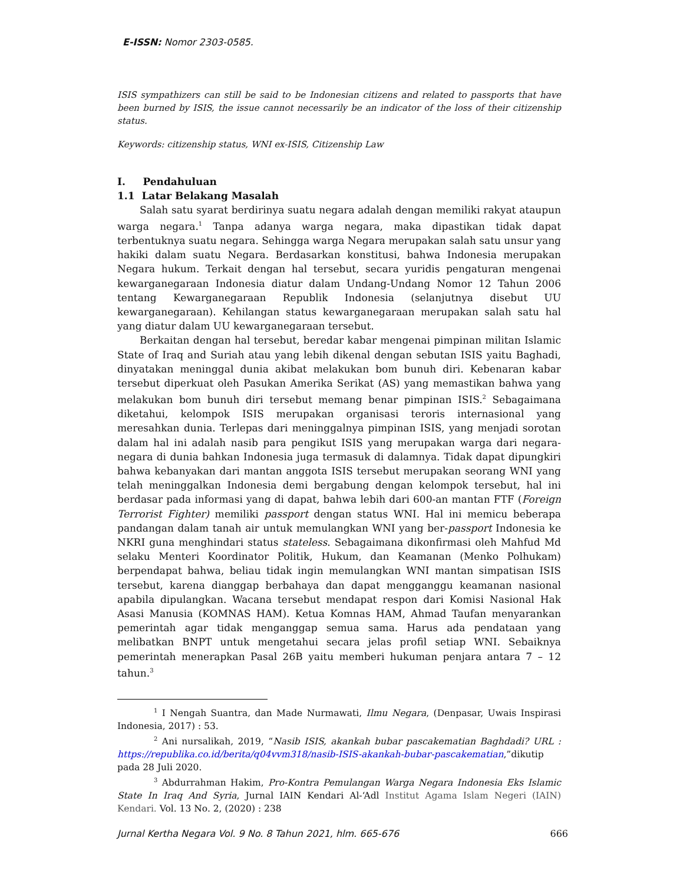E-ISSN: Nomor 2303-0585.
ISIS sympathizers can still be said to be Indonesian citizens and related to passports that have been burned by ISIS, the issue cannot necessarily be an indicator of the loss of their citizenship status.
Keywords: citizenship status, WNI ex-ISIS, Citizenship Law
I. Pendahuluan
1.1 Latar Belakang Masalah
Salah satu syarat berdirinya suatu negara adalah dengan memiliki rakyat ataupun warga negara.<sup>1</sup> Tanpa adanya warga negara, maka dipastikan tidak dapat terbentuknya suatu negara. Sehingga warga Negara merupakan salah satu unsur yang hakiki dalam suatu Negara. Berdasarkan konstitusi, bahwa Indonesia merupakan Negara hukum. Terkait dengan hal tersebut, secara yuridis pengaturan mengenai kewarganegaraan Indonesia diatur dalam Undang-Undang Nomor 12 Tahun 2006 tentang Kewarganegaraan Republik Indonesia (selanjutnya disebut UU kewarganegaraan). Kehilangan status kewarganegaraan merupakan salah satu hal yang diatur dalam UU kewarganegaraan tersebut.
Berkaitan dengan hal tersebut, beredar kabar mengenai pimpinan militan Islamic State of Iraq and Suriah atau yang lebih dikenal dengan sebutan ISIS yaitu Baghadi, dinyatakan meninggal dunia akibat melakukan bom bunuh diri. Kebenaran kabar tersebut diperkuat oleh Pasukan Amerika Serikat (AS) yang memastikan bahwa yang melakukan bom bunuh diri tersebut memang benar pimpinan ISIS.<sup>2</sup> Sebagaimana diketahui, kelompok ISIS merupakan organisasi teroris internasional yang meresahkan dunia. Terlepas dari meninggalnya pimpinan ISIS, yang menjadi sorotan dalam hal ini adalah nasib para pengikut ISIS yang merupakan warga dari negara-negara di dunia bahkan Indonesia juga termasuk di dalamnya. Tidak dapat dipungkiri bahwa kebanyakan dari mantan anggota ISIS tersebut merupakan seorang WNI yang telah meninggalkan Indonesia demi bergabung dengan kelompok tersebut, hal ini berdasar pada informasi yang di dapat, bahwa lebih dari 600-an mantan FTF (Foreign Terrorist Fighter) memiliki passport dengan status WNI. Hal ini memicu beberapa pandangan dalam tanah air untuk memulangkan WNI yang ber-passport Indonesia ke NKRI guna menghindari status stateless. Sebagaimana dikonfirmasi oleh Mahfud Md selaku Menteri Koordinator Politik, Hukum, dan Keamanan (Menko Polhukam) berpendapat bahwa, beliau tidak ingin memulangkan WNI mantan simpatisan ISIS tersebut, karena dianggap berbahaya dan dapat mengganggu keamanan nasional apabila dipulangkan. Wacana tersebut mendapat respon dari Komisi Nasional Hak Asasi Manusia (KOMNAS HAM). Ketua Komnas HAM, Ahmad Taufan menyarankan pemerintah agar tidak menganggap semua sama. Harus ada pendataan yang melibatkan BNPT untuk mengetahui secara jelas profil setiap WNI. Sebaiknya pemerintah menerapkan Pasal 26B yaitu memberi hukuman penjara antara 7 – 12 tahun.<sup>3</sup>
<sup>1</sup> I Nengah Suantra, dan Made Nurmawati, Ilmu Negara, (Denpasar, Uwais Inspirasi Indonesia, 2017) : 53.
<sup>2</sup> Ani nursalikah, 2019, “Nasib ISIS, akankah bubar pascakematian Baghdadi? URL : https://republika.co.id/berita/q04vvm318/nasib-ISIS-akankah-bubar-pascakematian,”dikutip pada 28 Juli 2020.
<sup>3</sup> Abdurrahman Hakim, Pro-Kontra Pemulangan Warga Negara Indonesia Eks Islamic State In Iraq And Syria, Jurnal IAIN Kendari Al-‘Adl Institut Agama Islam Negeri (IAIN) Kendari. Vol. 13 No. 2, (2020) : 238
Jurnal Kertha Negara Vol. 9 No. 8 Tahun 2021, hlm. 665-676 666